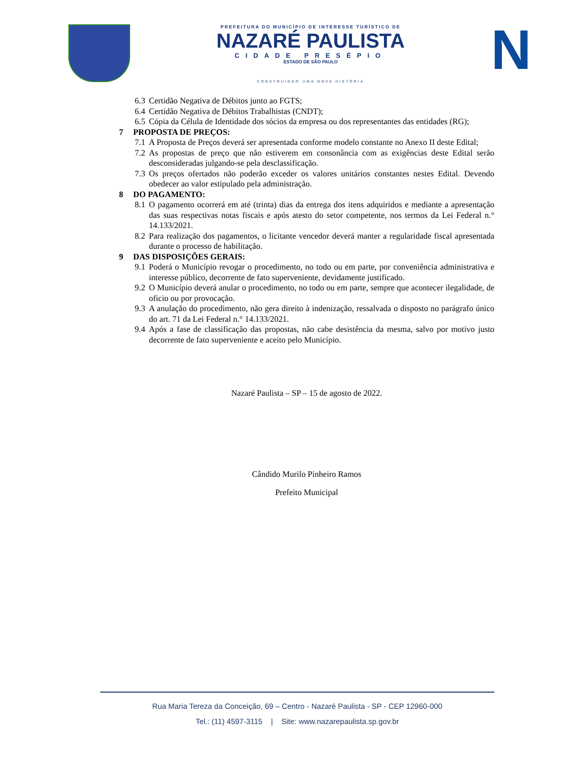PREFEITURA DO MUNICÍPIO DE INTERESSE TURÍSTICO DE
NAZARÉ PAULISTA
CIDADE PRESÉPIO
ESTADO DE SÃO PAULO
CONSTRUINDO UMA NOVA HISTÓRIA
N
6.3 Certidão Negativa de Débitos junto ao FGTS;
6.4 Certidão Negativa de Débitos Trabalhistas (CNDT);
6.5 Cópia da Célula de Identidade dos sócios da empresa ou dos representantes das entidades (RG);
7 PROPOSTA DE PREÇOS:
7.1 A Proposta de Preços deverá ser apresentada conforme modelo constante no Anexo II deste Edital;
7.2 As propostas de preço que não estiverem em consonância com as exigências deste Edital serão desconsideradas julgando-se pela desclassificação.
7.3 Os preços ofertados não poderão exceder os valores unitários constantes nestes Edital. Devendo obedecer ao valor estipulado pela administração.
8 DO PAGAMENTO:
8.1 O pagamento ocorrerá em até (trinta) dias da entrega dos itens adquiridos e mediante a apresentação das suas respectivas notas fiscais e após atesto do setor competente, nos termos da Lei Federal n.° 14.133/2021.
8.2 Para realização dos pagamentos, o licitante vencedor deverá manter a regularidade fiscal apresentada durante o processo de habilitação.
9 DAS DISPOSIÇÕES GERAIS:
9.1 Poderá o Município revogar o procedimento, no todo ou em parte, por conveniência administrativa e interesse público, decorrente de fato superveniente, devidamente justificado.
9.2 O Município deverá anular o procedimento, no todo ou em parte, sempre que acontecer ilegalidade, de oficio ou por provocação.
9.3 A anulação do procedimento, não gera direito à indenização, ressalvada o disposto no parágrafo único do art. 71 da Lei Federal n.° 14.133/2021.
9.4 Após a fase de classificação das propostas, não cabe desistência da mesma, salvo por motivo justo decorrente de fato superveniente e aceito pelo Município.
Nazaré Paulista – SP – 15 de agosto de 2022.
Cândido Murilo Pinheiro Ramos
Prefeito Municipal
Rua Maria Tereza da Conceição, 69 – Centro - Nazaré Paulista - SP - CEP 12960-000
Tel.: (11) 4597-3115 | Site: www.nazarepaulista.sp.gov.br